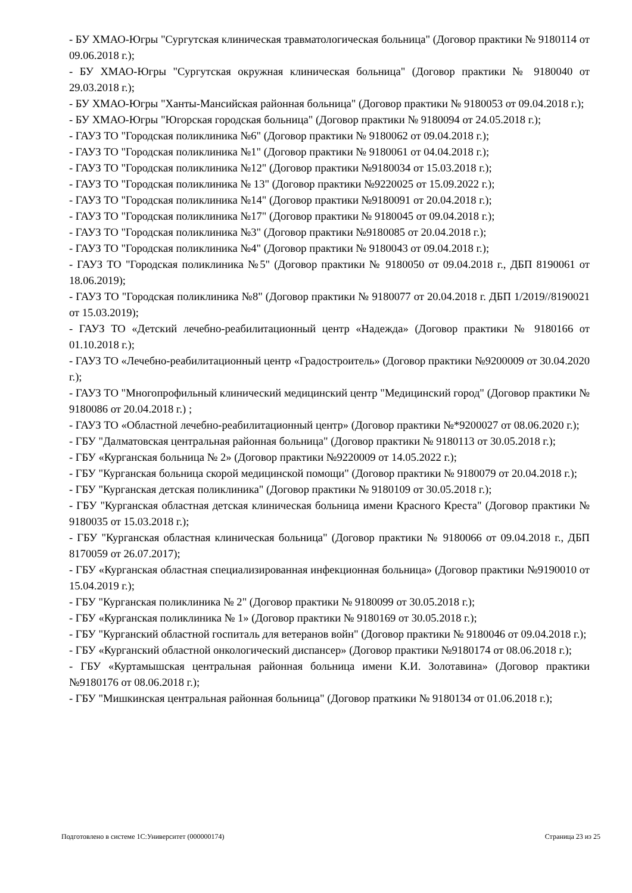- БУ ХМАО-Югры "Сургутская клиническая травматологическая больница" (Договор практики № 9180114 от 09.06.2018 г.);
- БУ ХМАО-Югры "Сургутская окружная клиническая больница" (Договор практики № 9180040 от 29.03.2018 г.);
- БУ ХМАО-Югры "Ханты-Мансийская районная больница" (Договор практики № 9180053 от 09.04.2018 г.);
- БУ ХМАО-Югры "Югорская городская больница" (Договор практики № 9180094 от 24.05.2018 г.);
- ГАУЗ ТО "Городская поликлиника №6" (Договор практики № 9180062 от 09.04.2018 г.);
- ГАУЗ ТО "Городская поликлиника №1" (Договор практики № 9180061 от 04.04.2018 г.);
- ГАУЗ ТО "Городская поликлиника №12" (Договор практики №9180034 от 15.03.2018 г.);
- ГАУЗ ТО "Городская поликлиника № 13" (Договор практики №9220025 от 15.09.2022 г.);
- ГАУЗ ТО "Городская поликлиника №14" (Договор практики №9180091 от 20.04.2018 г.);
- ГАУЗ ТО "Городская поликлиника №17" (Договор практики № 9180045 от 09.04.2018 г.);
- ГАУЗ ТО "Городская поликлиника №3" (Договор практики №9180085 от 20.04.2018 г.);
- ГАУЗ ТО "Городская поликлиника №4" (Договор практики № 9180043 от 09.04.2018 г.);
- ГАУЗ ТО "Городская поликлиника №5" (Договор практики № 9180050 от 09.04.2018 г., ДБП 8190061 от 18.06.2019);
- ГАУЗ ТО "Городская поликлиника №8" (Договор практики № 9180077 от 20.04.2018 г. ДБП 1/2019//8190021 от 15.03.2019);
- ГАУЗ ТО «Детский лечебно-реабилитационный центр «Надежда» (Договор практики № 9180166 от 01.10.2018 г.);
- ГАУЗ ТО «Лечебно-реабилитационный центр «Градостроитель» (Договор практики №9200009 от 30.04.2020 г.);
- ГАУЗ ТО "Многопрофильный клинический медицинский центр "Медицинский город" (Договор практики № 9180086 от 20.04.2018 г.) ;
- ГАУЗ ТО «Областной лечебно-реабилитационный центр» (Договор практики №*9200027 от 08.06.2020 г.);
- ГБУ "Далматовская центральная районная больница" (Договор практики № 9180113 от 30.05.2018 г.);
- ГБУ «Курганская больница № 2» (Договор практики №9220009 от 14.05.2022 г.);
- ГБУ "Курганская больница скорой медицинской помощи" (Договор практики № 9180079 от 20.04.2018 г.);
- ГБУ "Курганская детская поликлиника" (Договор практики № 9180109 от 30.05.2018 г.);
- ГБУ "Курганская областная детская клиническая больница имени Красного Креста" (Договор практики № 9180035 от 15.03.2018 г.);
- ГБУ "Курганская областная клиническая больница" (Договор практики № 9180066 от 09.04.2018 г., ДБП 8170059 от 26.07.2017);
- ГБУ «Курганская областная специализированная инфекционная больница» (Договор практики №9190010 от 15.04.2019 г.);
- ГБУ "Курганская поликлиника № 2" (Договор практики № 9180099 от 30.05.2018 г.);
- ГБУ «Курганская поликлиника № 1» (Договор практики № 9180169 от 30.05.2018 г.);
- ГБУ "Курганский областной госпиталь для ветеранов войн" (Договор практики № 9180046 от 09.04.2018 г.);
- ГБУ «Курганский областной онкологический диспансер» (Договор практики №9180174 от 08.06.2018 г.);
- ГБУ «Куртамышская центральная районная больница имени К.И. Золотавина» (Договор практики №9180176 от 08.06.2018 г.);
- ГБУ "Мишкинская центральная районная больница" (Договор праткики № 9180134 от 01.06.2018 г.);
Подготовлено в системе 1С:Университет (000000174) Страница 23 из 25